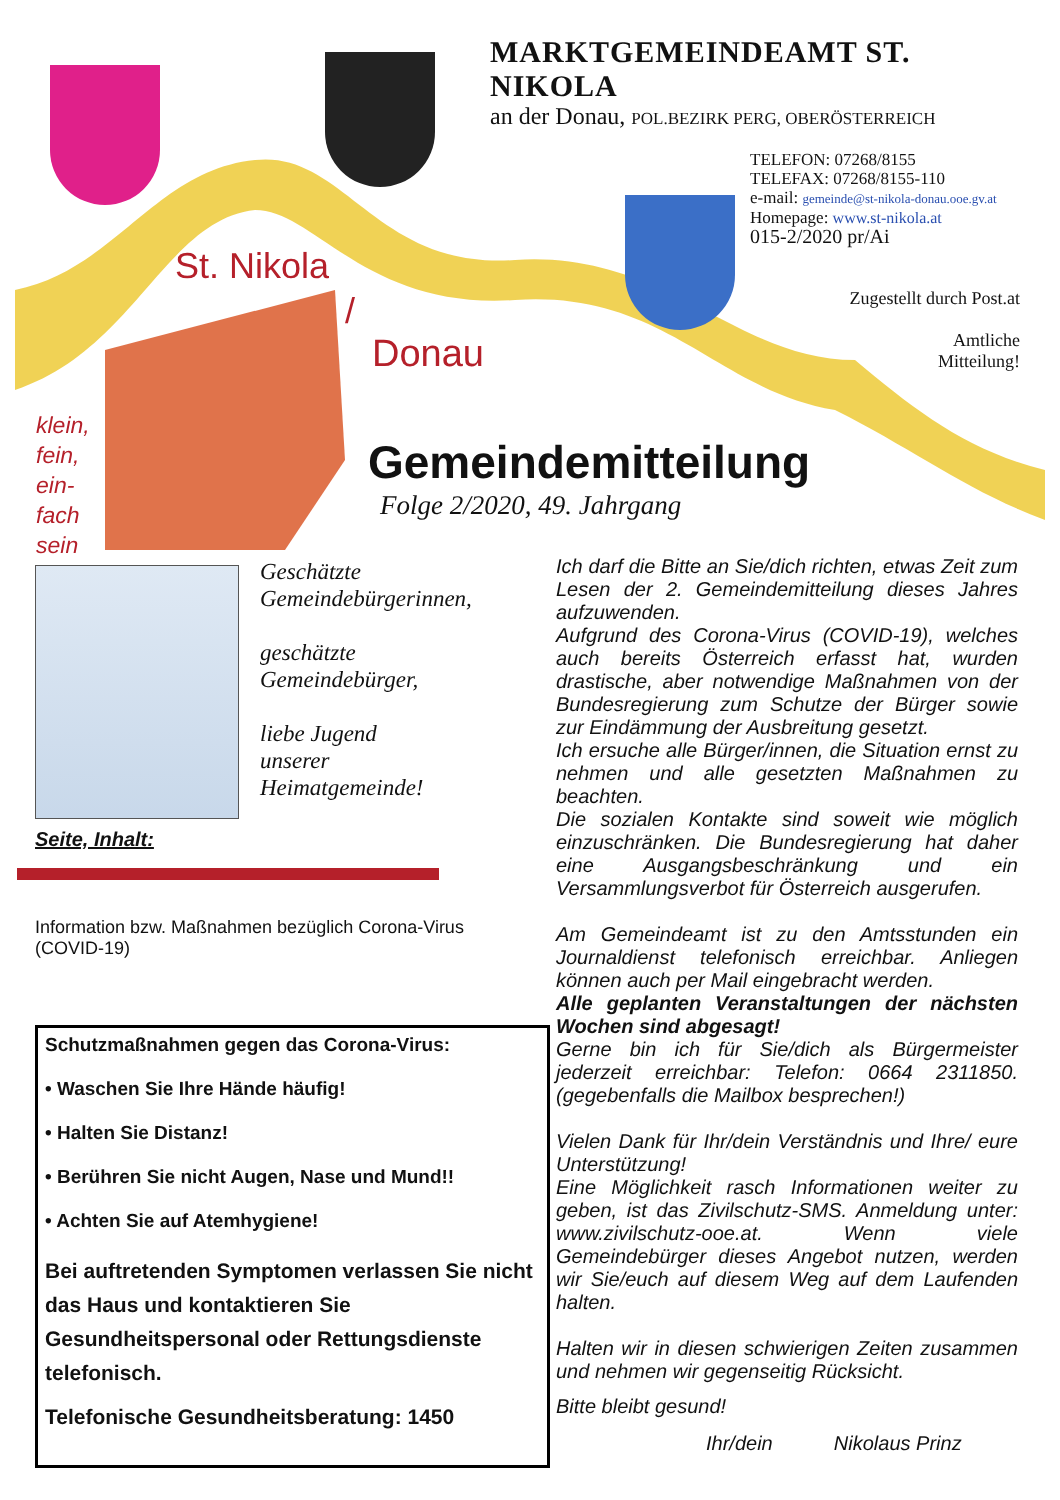MARKTGEMEINDEAMT ST. NIKOLA
an der Donau, POL.BEZIRK PERG, OBERÖSTERREICH
TELEFON: 07268/8155
TELEFAX: 07268/8155-110
e-mail: gemeinde@st-nikola-donau.ooe.gv.at
Homepage: www.st-nikola.at
015-2/2020 pr/Ai
Zugestellt durch Post.at
Amtliche
Mitteilung!
St. Nikola
/
Donau
klein,
fein,
ein-
fach
sein
Gemeindemitteilung
Folge 2/2020, 49. Jahrgang
Geschätzte
Gemeindebürgerinnen,
geschätzte
Gemeindebürger,
liebe Jugend
unserer
Heimatgemeinde!
Seite, Inhalt:
Information bzw. Maßnahmen bezüglich Corona-Virus (COVID-19)
Schutzmaßnahmen gegen das Corona-Virus:
• Waschen Sie Ihre Hände häufig!
• Halten Sie Distanz!
• Berühren Sie nicht Augen, Nase und Mund!!
• Achten Sie auf Atemhygiene!
Bei auftretenden Symptomen verlassen Sie nicht das Haus und kontaktieren Sie Gesundheitspersonal oder Rettungsdienste telefonisch.
Telefonische Gesundheitsberatung: 1450
Ich darf die Bitte an Sie/dich richten, etwas Zeit zum Lesen der 2. Gemeindemitteilung dieses Jahres aufzuwenden.
Aufgrund des Corona-Virus (COVID-19), welches auch bereits Österreich erfasst hat, wurden drastische, aber notwendige Maßnahmen von der Bundesregierung zum Schutze der Bürger sowie zur Eindämmung der Ausbreitung gesetzt.
Ich ersuche alle Bürger/innen, die Situation ernst zu nehmen und alle gesetzten Maßnahmen zu beachten.
Die sozialen Kontakte sind soweit wie möglich einzuschränken. Die Bundesregierung hat daher eine Ausgangsbeschränkung und ein Versammlungsverbot für Österreich ausgerufen.
Am Gemeindeamt ist zu den Amtsstunden ein Journaldienst telefonisch erreichbar. Anliegen können auch per Mail eingebracht werden.
Alle geplanten Veranstaltungen der nächsten Wochen sind abgesagt!
Gerne bin ich für Sie/dich als Bürgermeister jederzeit erreichbar: Telefon: 0664 2311850. (gegebenfalls die Mailbox besprechen!)
Vielen Dank für Ihr/dein Verständnis und Ihre/ eure Unterstützung!
Eine Möglichkeit rasch Informationen weiter zu geben, ist das Zivilschutz-SMS. Anmeldung unter: www.zivilschutz-ooe.at. Wenn viele Gemeindebürger dieses Angebot nutzen, werden wir Sie/euch auf diesem Weg auf dem Laufenden halten.
Halten wir in diesen schwierigen Zeiten zusammen und nehmen wir gegenseitig Rücksicht.
Bitte bleibt gesund!
Ihr/dein Nikolaus Prinz